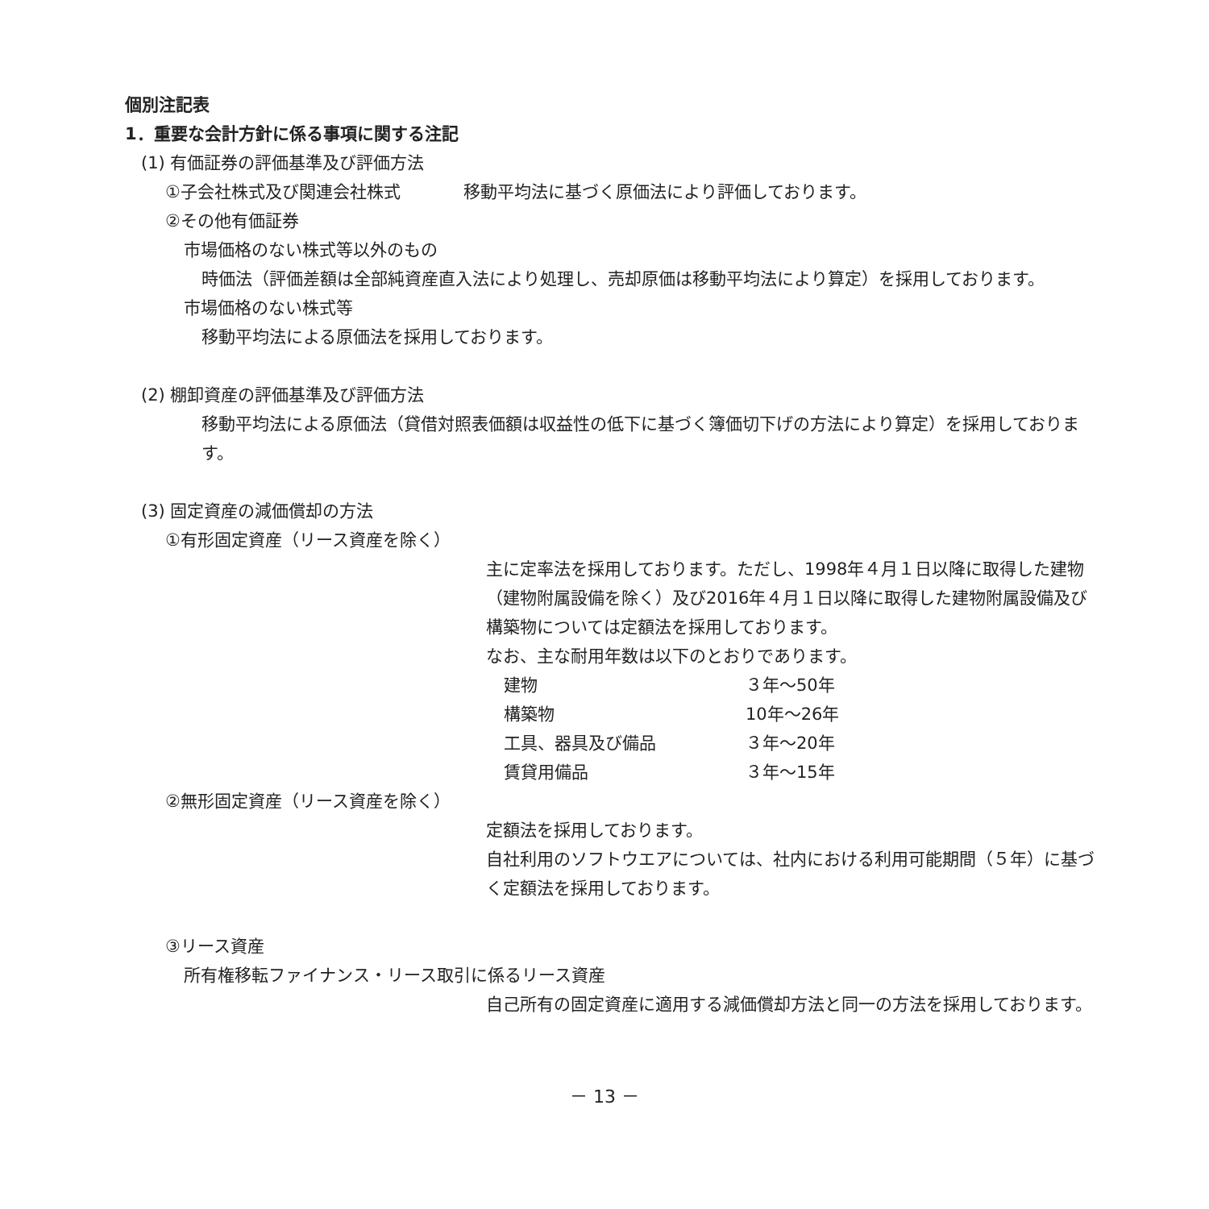個別注記表
1．重要な会計方針に係る事項に関する注記
(1) 有価証券の評価基準及び評価方法
①子会社株式及び関連会社株式 移動平均法に基づく原価法により評価しております。
②その他有価証券
市場価格のない株式等以外のもの
時価法（評価差額は全部純資産直入法により処理し、売却原価は移動平均法により算定）を採用しております。
市場価格のない株式等
移動平均法による原価法を採用しております。
(2) 棚卸資産の評価基準及び評価方法
移動平均法による原価法（貸借対照表価額は収益性の低下に基づく簿価切下げの方法により算定）を採用しております。
(3) 固定資産の減価償却の方法
①有形固定資産（リース資産を除く）
主に定率法を採用しております。ただし、1998年４月１日以降に取得した建物（建物附属設備を除く）及び2016年４月１日以降に取得した建物附属設備及び構築物については定額法を採用しております。
なお、主な耐用年数は以下のとおりであります。
| 建物 | ３年～50年 |
| 構築物 | 10年～26年 |
| 工具、器具及び備品 | ３年～20年 |
| 賃貸用備品 | ３年～15年 |
②無形固定資産（リース資産を除く）
定額法を採用しております。
自社利用のソフトウエアについては、社内における利用可能期間（５年）に基づく定額法を採用しております。
③リース資産
所有権移転ファイナンス・リース取引に係るリース資産
自己所有の固定資産に適用する減価償却方法と同一の方法を採用しております。
－ 13 －